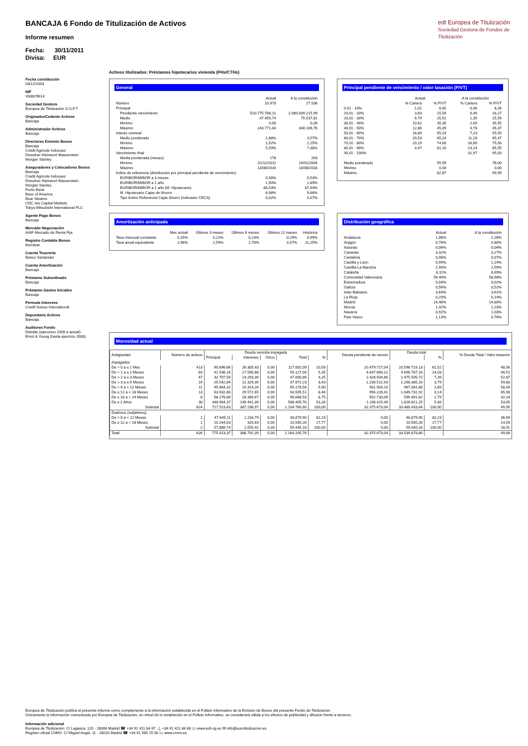BANCAJA 6 Fondo de Titulización de Activos
Informe resumen
Fecha: 30/11/2011
Divisa: EUR
edt Europea de Titulización
Sociedad Gestora de Fondos de Titulización
Fecha constitución
03/12/2003
NIF
V83829614
Sociedad Gestora
Europea de Titulización S.G.F.T
Originador/Cedente Activos
Bancaja
Administrador Activos
Bancaja
Directores Emisión Bonos
Bancaja
Crédit Agricole Indosuez
Dresdner Kleinwort Wasserstein
Morgan Stanley
Aseguradores y Colocadores Bonos
Bancaja
Crédit Agricole Indosuez
Dresdner Kleinwort Wasserstein
Morgan Stanley
Fortis Bank
Banc of America
Bear Stearns
CDC Ixis Capital Markets
Tokyo-Mitsubishi International PLC
Agente Pago Bonos
Bancaja
Mercado Negociación
AIAF Mercado de Renta Fija
Registro Contable Bonos
Iberclear
Cuenta Tesorería
Banco Santander
Cuenta Amortización
Bancaja
Préstamo Subordinado
Bancaja
Préstamo Gastos Iniciales
Bancaja
Permuta Intereses
Credit Suisse International
Depositario Activos
Bancaja
Auditores Fondo
Deloitte (ejercicios 2009 a actual)
Ernst & Young (hasta ejercicio 2008)
Activos titulizados: Préstamos hipotecarios vivienda (PHs/CTHs)
General
| | Actual | A la constitución |
| --- | --- | --- |
| Número | 10.973 | 27.536 |
| Principal | | |
| Pendiente vencimiento | 520.775.768,21 | 2.080.009.215,99 |
| Medio | 47.459,74 | 75.537,81 |
| Mínimo | 0,00 | 0,09 |
| Máximo | 243.771,04 | 348.106,76 |
| Interés nominal | | |
| Medio ponderado | 2,88% | 3,57% |
| Mínimo | 1,52% | 2,25% |
| Máximo | 5,59% | 7,38% |
| Vencimiento final | | |
| Media ponderada (meses) | 178 | 263 |
| Mínimo | 01/12/2011 | 24/01/2004 |
| Máximo | 13/08/2033 | 10/08/2033 |
| Índice de referencia (distribución por principal pendiente de vencimiento) | | |
| EURIBOR/MIBOR a 3 meses | 0,58% | 0,53% |
| EURIBOR/MIBOR a 1 año | 1,90% | 1,89% |
| EURIBOR/MIBOR a 1 año (M. Hipotecario) | 88,53% | 87,64% |
| M. Hipotecario Cajas de Ahorro | 8,98% | 9,86% |
| Tipo Activo Referencia Cajas Ahorro (Indicador CECA) | 0,02% | 0,07% |
Principal pendiente de vencimiento / valor tasación (P/VT)
| | Actual | | A la constitución | |
| --- | --- | --- | --- | --- |
| | % Cartera | % P/VT | % Cartera | % P/VT |
| 0,01 - 10% | 1,02 | 6,65 | 0,06 | 8,26 |
| 10,01 - 20% | 3,63 | 15,59 | 0,49 | 16,27 |
| 20,01 - 30% | 6,79 | 25,51 | 1,35 | 25,59 |
| 30,01 - 40% | 10,62 | 35,35 | 2,69 | 35,55 |
| 40,01 - 50% | 12,86 | 45,09 | 4,78 | 45,37 |
| 50,01 - 60% | 16,89 | 55,24 | 7,23 | 55,50 |
| 60,01 - 70% | 20,53 | 65,24 | 11,28 | 65,47 |
| 70,01 - 80% | 23,19 | 74,69 | 16,89 | 75,58 |
| 80,01 - 90% | 4,47 | 81,10 | 23,24 | 85,55 |
| 90,01 - 100% | | | 31,97 | 95,03 |
| Medio ponderado | | 55,59 | | 78,00 |
| Mínimo | | 0,00 | | 0,00 |
| Máximo | | 82,87 | | 99,99 |
Amortización anticipada
| | Mes actual | Últimos 3 meses | Últimos 6 meses | Últimos 12 meses | Histórica |
| --- | --- | --- | --- | --- | --- |
| Tasa mensual constante | 0,25% | 0,22% | 0,23% | 0,29% | 0,99% |
| Tasa anual equivalente | 2,96% | 2,59% | 2,78% | 3,47% | 11,25% |
Distribución geográfica
| | Actual | A la constitución |
| --- | --- | --- |
| Andalucía | 1,98% | 2,26% |
| Aragón | 0,76% | 0,80% |
| Asturias | 0,06% | 0,04% |
| Canarias | 3,32% | 3,27% |
| Cantabria | 0,08% | 0,07% |
| Castilla y León | 0,99% | 1,19% |
| Castilla-La Mancha | 2,90% | 2,59% |
| Cataluña | 8,11% | 8,69% |
| Comunidad Valenciana | 59,40% | 58,98% |
| Extremadura | 0,04% | 0,02% |
| Galicia | 0,56% | 0,52% |
| Islas Baleares | 3,64% | 3,61% |
| La Rioja | 0,20% | 0,14% |
| Madrid | 14,48% | 14,80% |
| Murcia | 1,42% | 1,23% |
| Navarra | 0,92% | 1,03% |
| País Vasco | 1,13% | 0,76% |
Morosidad actual
| Antigüedad | Número de activos | Deuda vencida impagada | | | | | Deuda pendiente de vencer | Deuda total | | % Deuda Total / Valor tasación |
| --- | --- | --- | --- | --- | --- | --- | --- | --- | --- | --- |
| | | Principal | Intereses | Otros | Total | % | | | % | |
| Impagados | | | | | | | | | | |
| De > 0 a ≤ 1 Mes | 413 | 90.696,66 | 26.305,43 | 0,00 | 117.002,09 | 10,59 | 20.479.717,04 | 20.596.719,13 | 61,52 | 48,56 |
| De > 1 a ≤ 2 Meses | 83 | 41.536,16 | 17.590,88 | 0,00 | 59.127,04 | 5,35 | 4.637.660,12 | 4.696.787,16 | 14,03 | 48,51 |
| De > 2 a ≤ 3 Meses | 47 | 32.707,56 | 14.293,30 | 0,00 | 47.000,86 | 4,25 | 2.428.504,86 | 2.475.505,72 | 7,39 | 52,87 |
| De > 3 a ≤ 6 Meses | 19 | 25.542,84 | 12.329,39 | 0,00 | 37.872,23 | 3,43 | 1.230.512,93 | 1.268.385,16 | 3,79 | 59,83 |
| De > 6 a < 12 Meses | 11 | 45.864,32 | 19.314,26 | 0,00 | 65.178,58 | 5,90 | 901.903,10 | 967.081,68 | 2,89 | 58,04 |
| De ≥ 12 a < 18 Meses | 13 | 63.932,86 | 29.572,65 | 0,00 | 93.505,51 | 8,46 | 956.226,41 | 1.049.731,92 | 3,14 | 65,90 |
| De ≥ 18 a < 24 Meses | 8 | 68.278,86 | 28.389,67 | 0,00 | 96.668,53 | 8,75 | 502.733,09 | 599.401,62 | 1,79 | 42,24 |
| De ≥ 2 Años | 30 | 348.964,37 | 239.441,39 | 0,00 | 588.405,76 | 53,26 | 1.238.415,49 | 1.826.821,25 | 5,46 | 53,05 |
| Subtotal | 624 | 717.523,63 | 387.236,97 | 0,00 | 1.104.760,60 | 100,00 | 32.375.673,04 | 33.480.433,64 | 100,00 | 49,95 |
| Dudosos (subjetivos) | | | | | | | | | | |
| De > 6 a < 12 Meses | 1 | 47.645,11 | 1.234,79 | 0,00 | 48.879,90 | 82,23 | 0,00 | 48.879,90 | 82,23 | 36,69 |
| De ≥ 12 a < 18 Meses | 1 | 10.244,63 | 320,63 | 0,00 | 10.565,26 | 17,77 | 0,00 | 10.565,26 | 17,77 | 14,59 |
| Subtotal | 2 | 57.889,74 | 1.555,42 | 0,00 | 59.445,16 | 100,00 | 0,00 | 59.445,16 | 100,00 | 28,91 |
| Total | 626 | 775.413,37 | 388.792,39 | 0,00 | 1.164.205,76 | | 32.375.673,04 | 33.539.878,80 | | 49,89 |
Europea de Titulización publica el presente informe como complemento a la información establecida en el Folleto Informativo de la Emisión de Bonos del presente Fondo de Titulización.
Únicamente la información comunicada por Europea de Titulización, en virtud de lo establecido en el Folleto Informativo, se considerará válida a los efectos de publicidad y difusión frente a terceros.
Información adicional
Europea de Titulización: C/ Lagasca, 120 - 28006 Madrid ☎ +34 91 411 84 67 ⚓ +34 91 411 84 68 ▭ www.edt-sg.es ✉ info@eurotitulizacion.es
Registro oficial CNMV: C/ Miguel Angel, 11 - 28010 Madrid ☎ +34 91 585 15 00 ▭ www.cnmv.es